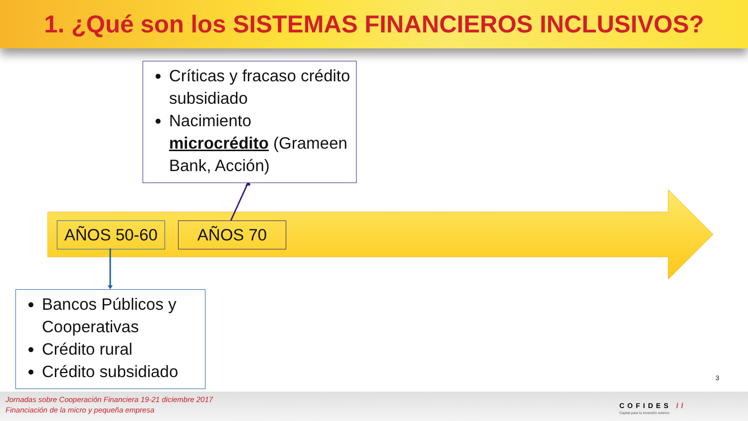1. ¿Qué son los SISTEMAS FINANCIEROS INCLUSIVOS?
AÑOS 50-60 AÑOS 70
Críticas y fracaso crédito subsidiado
Nacimiento microcrédito (Grameen Bank, Acción)
Bancos Públicos y Cooperativas
Crédito rural
Crédito subsidiado
3
Jornadas sobre Cooperación Financiera 19-21 diciembre 2017
Financiación de la micro y pequeña empresa
COFIDES //
Capital para tu inversión exterior